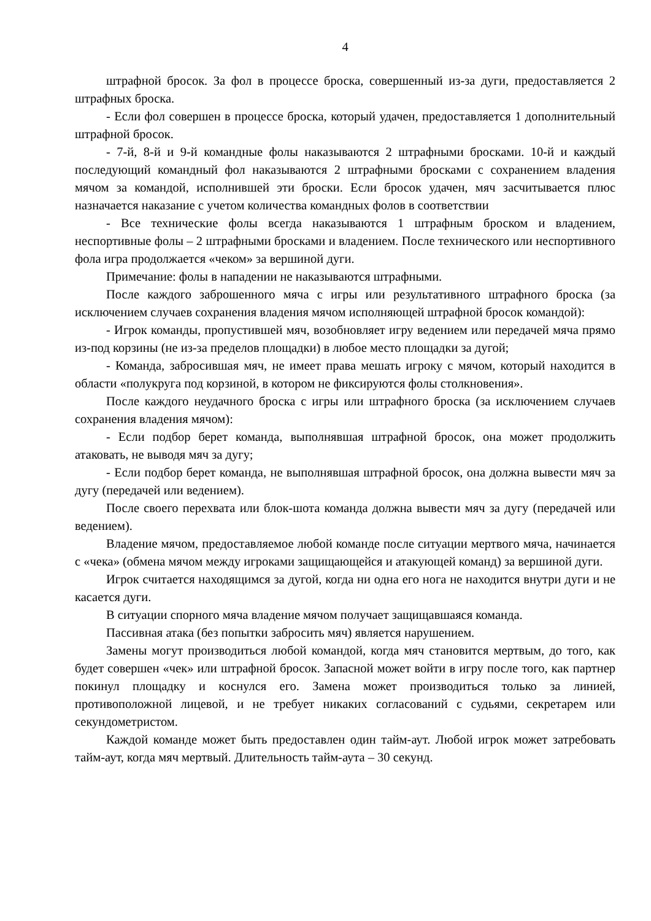4
штрафной бросок. За фол в процессе броска, совершенный из-за дуги, предоставляется 2 штрафных броска.
- Если фол совершен в процессе броска, который удачен, предоставляется 1 дополнительный штрафной бросок.
- 7-й, 8-й и 9-й командные фолы наказываются 2 штрафными бросками. 10-й и каждый последующий командный фол наказываются 2 штрафными бросками с сохранением владения мячом за командой, исполнившей эти броски. Если бросок удачен, мяч засчитывается плюс назначается наказание с учетом количества командных фолов в соответствии
- Все технические фолы всегда наказываются 1 штрафным броском и владением, неспортивные фолы – 2 штрафными бросками и владением. После технического или неспортивного фола игра продолжается «чеком» за вершиной дуги.
Примечание: фолы в нападении не наказываются штрафными.
После каждого заброшенного мяча с игры или результативного штрафного броска (за исключением случаев сохранения владения мячом исполняющей штрафной бросок командой):
- Игрок команды, пропустившей мяч, возобновляет игру ведением или передачей мяча прямо из-под корзины (не из-за пределов площадки) в любое место площадки за дугой;
- Команда, забросившая мяч, не имеет права мешать игроку с мячом, который находится в области «полукруга под корзиной, в котором не фиксируются фолы столкновения».
После каждого неудачного броска с игры или штрафного броска (за исключением случаев сохранения владения мячом):
- Если подбор берет команда, выполнявшая штрафной бросок, она может продолжить атаковать, не выводя мяч за дугу;
- Если подбор берет команда, не выполнявшая штрафной бросок, она должна вывести мяч за дугу (передачей или ведением).
После своего перехвата или блок-шота команда должна вывести мяч за дугу (передачей или ведением).
Владение мячом, предоставляемое любой команде после ситуации мертвого мяча, начинается с «чека» (обмена мячом между игроками защищающейся и атакующей команд) за вершиной дуги.
Игрок считается находящимся за дугой, когда ни одна его нога не находится внутри дуги и не касается дуги.
В ситуации спорного мяча владение мячом получает защищавшаяся команда.
Пассивная атака (без попытки забросить мяч) является нарушением.
Замены могут производиться любой командой, когда мяч становится мертвым, до того, как будет совершен «чек» или штрафной бросок. Запасной может войти в игру после того, как партнер покинул площадку и коснулся его. Замена может производиться только за линией, противоположной лицевой, и не требует никаких согласований с судьями, секретарем или секундометристом.
Каждой команде может быть предоставлен один тайм-аут. Любой игрок может затребовать тайм-аут, когда мяч мертвый. Длительность тайм-аута – 30 секунд.